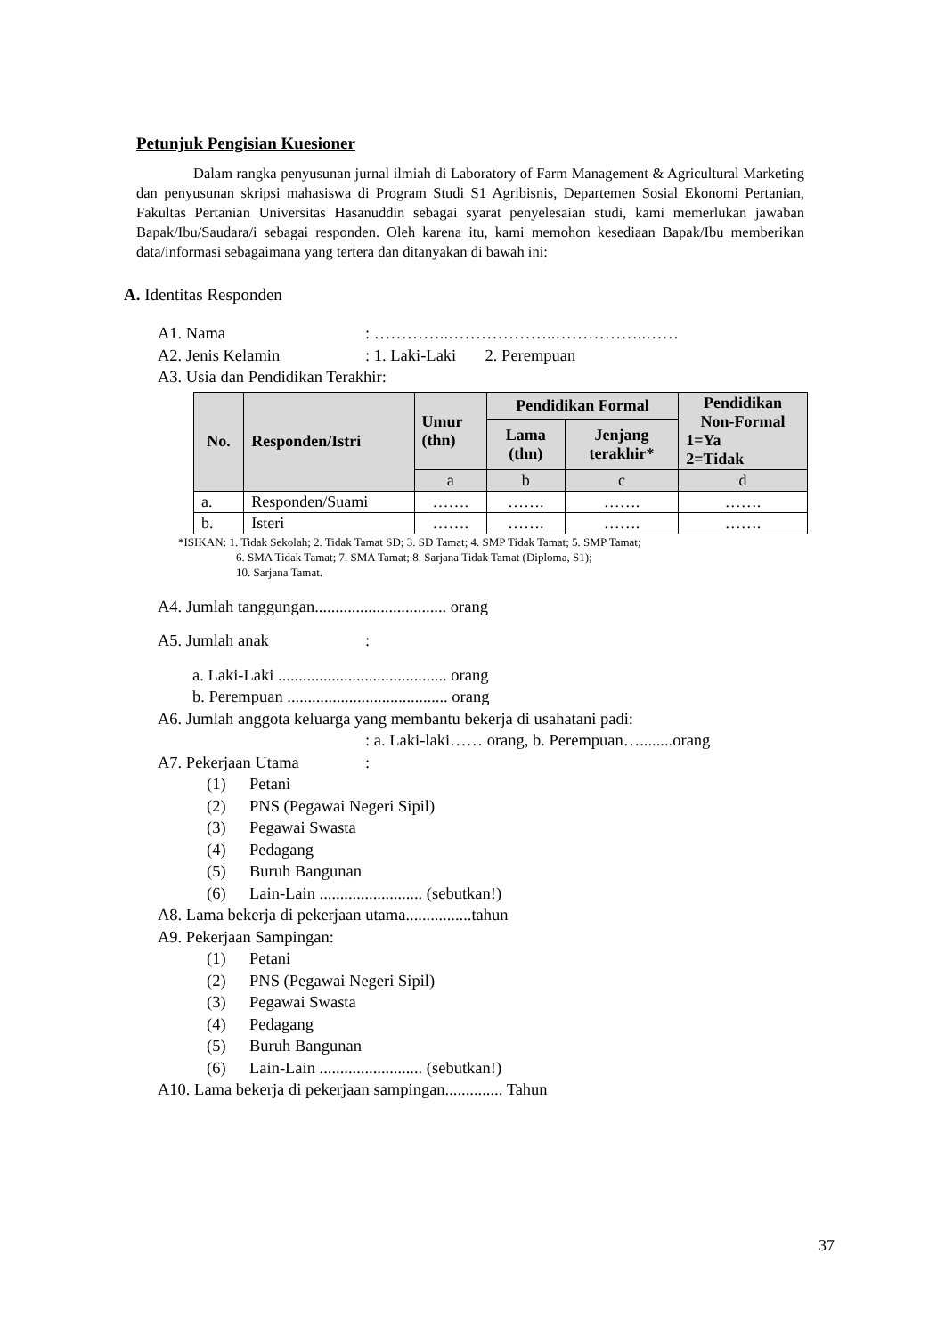Petunjuk Pengisian Kuesioner
Dalam rangka penyusunan jurnal ilmiah di Laboratory of Farm Management & Agricultural Marketing dan penyusunan skripsi mahasiswa di Program Studi S1 Agribisnis, Departemen Sosial Ekonomi Pertanian, Fakultas Pertanian Universitas Hasanuddin sebagai syarat penyelesaian studi, kami memerlukan jawaban Bapak/Ibu/Saudara/i sebagai responden. Oleh karena itu, kami memohon kesediaan Bapak/Ibu memberikan data/informasi sebagaimana yang tertera dan ditanyakan di bawah ini:
A. Identitas Responden
A1. Nama: …………..………………..……………..……
A2. Jenis Kelamin: 1. Laki-Laki 2. Perempuan
A3. Usia dan Pendidikan Terakhir:
| No. | Responden/Istri | Umur (thn) | Pendidikan Formal | | Pendidikan Non-Formal 1=Ya 2=Tidak |
| --- | --- | --- | --- | --- | --- |
| | | | Lama (thn) | Jenjang terakhir* | |
| | | a | b | c | d |
| a. | Responden/Suami | ……. | ……. | ……. | ……. |
| b. | Isteri | ……. | ……. | ……. | ……. |
*ISIKAN: 1. Tidak Sekolah; 2. Tidak Tamat SD; 3. SD Tamat; 4. SMP Tidak Tamat; 5. SMP Tamat;
6. SMA Tidak Tamat; 7. SMA Tamat; 8. Sarjana Tidak Tamat (Diploma, S1);
10. Sarjana Tamat.
A4. Jumlah tanggungan................................ orang
A5. Jumlah anak:
a. Laki-Laki ......................................... orang
b. Perempuan ....................................... orang
A6. Jumlah anggota keluarga yang membantu bekerja di usahatani padi:
: a. Laki-laki…… orang, b. Perempuan…........orang
A7. Pekerjaan Utama:
(1) Petani
(2) PNS (Pegawai Negeri Sipil)
(3) Pegawai Swasta
(4) Pedagang
(5) Buruh Bangunan
(6) Lain-Lain ......................... (sebutkan!)
A8. Lama bekerja di pekerjaan utama................tahun
A9. Pekerjaan Sampingan:
(1) Petani
(2) PNS (Pegawai Negeri Sipil)
(3) Pegawai Swasta
(4) Pedagang
(5) Buruh Bangunan
(6) Lain-Lain ......................... (sebutkan!)
A10. Lama bekerja di pekerjaan sampingan.............. Tahun
37